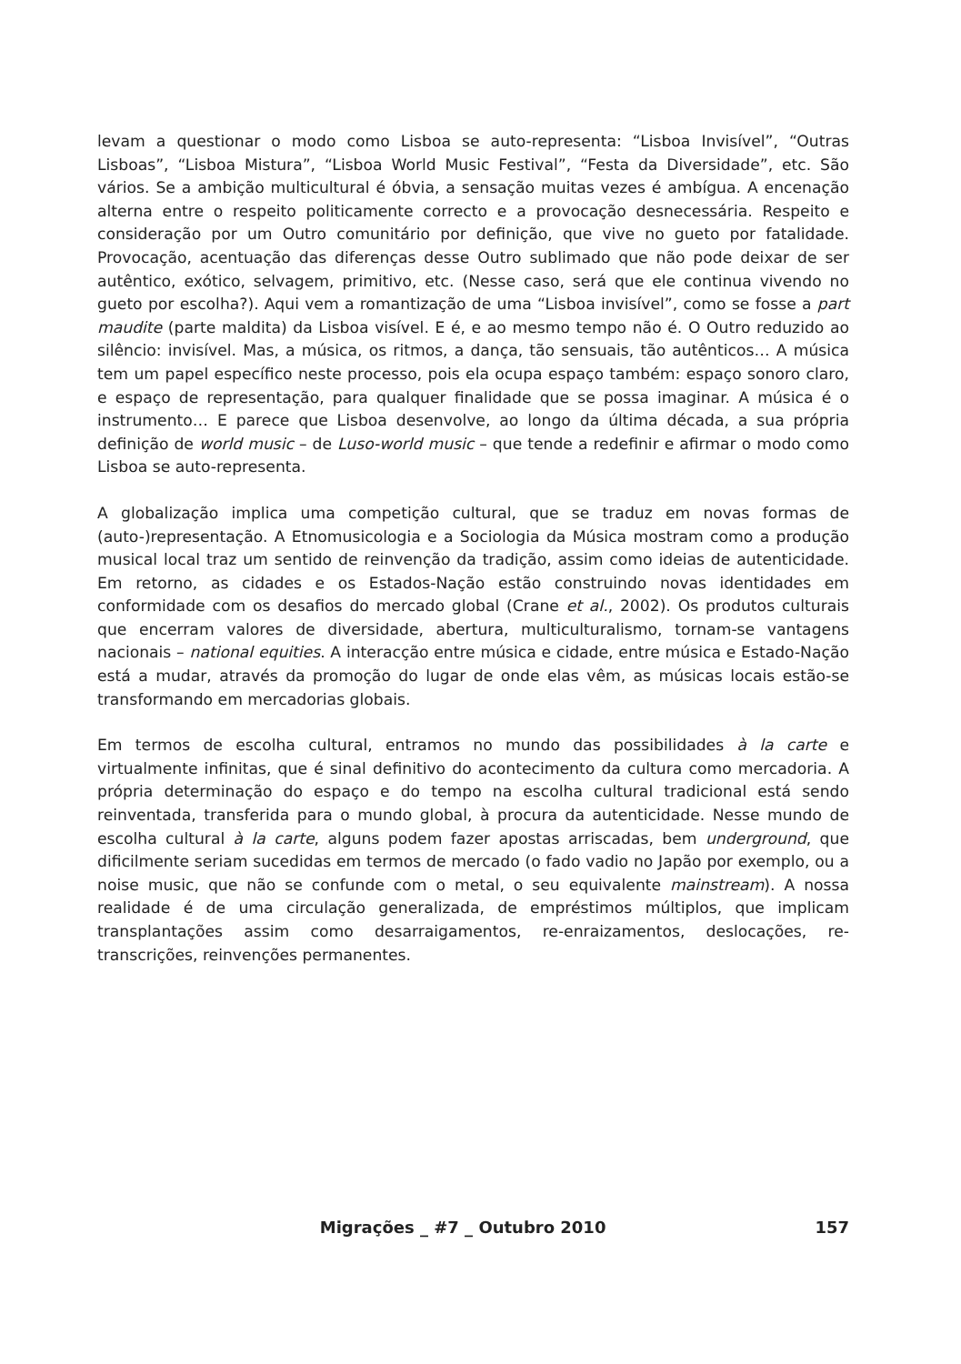levam a questionar o modo como Lisboa se auto-representa: “Lisboa Invisível”, “Outras Lisboas”, “Lisboa Mistura”, “Lisboa World Music Festival”, “Festa da Diversidade”, etc. São vários. Se a ambição multicultural é óbvia, a sensação muitas vezes é ambígua. A encenação alterna entre o respeito politicamente correcto e a provocação desnecessária. Respeito e consideração por um Outro comunitário por definição, que vive no gueto por fatalidade. Provocação, acentuação das diferenças desse Outro sublimado que não pode deixar de ser autêntico, exótico, selvagem, primitivo, etc. (Nesse caso, será que ele continua vivendo no gueto por escolha?). Aqui vem a romantização de uma “Lisboa invisível”, como se fosse a part maudite (parte maldita) da Lisboa visível. E é, e ao mesmo tempo não é. O Outro reduzido ao silêncio: invisível. Mas, a música, os ritmos, a dança, tão sensuais, tão autênticos… A música tem um papel específico neste processo, pois ela ocupa espaço também: espaço sonoro claro, e espaço de representação, para qualquer finalidade que se possa imaginar. A música é o instrumento… E parece que Lisboa desenvolve, ao longo da última década, a sua própria definição de world music – de Luso-world music – que tende a redefinir e afirmar o modo como Lisboa se auto-representa.
A globalização implica uma competição cultural, que se traduz em novas formas de (auto-)representação. A Etnomusicologia e a Sociologia da Música mostram como a produção musical local traz um sentido de reinvenção da tradição, assim como ideias de autenticidade. Em retorno, as cidades e os Estados-Nação estão construindo novas identidades em conformidade com os desafios do mercado global (Crane et al., 2002). Os produtos culturais que encerram valores de diversidade, abertura, multiculturalismo, tornam-se vantagens nacionais – national equities. A interacção entre música e cidade, entre música e Estado-Nação está a mudar, através da promoção do lugar de onde elas vêm, as músicas locais estão-se transformando em mercadorias globais.
Em termos de escolha cultural, entramos no mundo das possibilidades à la carte e virtualmente infinitas, que é sinal definitivo do acontecimento da cultura como mercadoria. A própria determinação do espaço e do tempo na escolha cultural tradicional está sendo reinventada, transferida para o mundo global, à procura da autenticidade. Nesse mundo de escolha cultural à la carte, alguns podem fazer apostas arriscadas, bem underground, que dificilmente seriam sucedidas em termos de mercado (o fado vadio no Japão por exemplo, ou a noise music, que não se confunde com o metal, o seu equivalente mainstream). A nossa realidade é de uma circulação generalizada, de empréstimos múltiplos, que implicam transplantações assim como desarraigamentos, re-enraizamentos, deslocações, re-transcrições, reinvenções permanentes.
Migrações _ #7 _ Outubro 2010 157